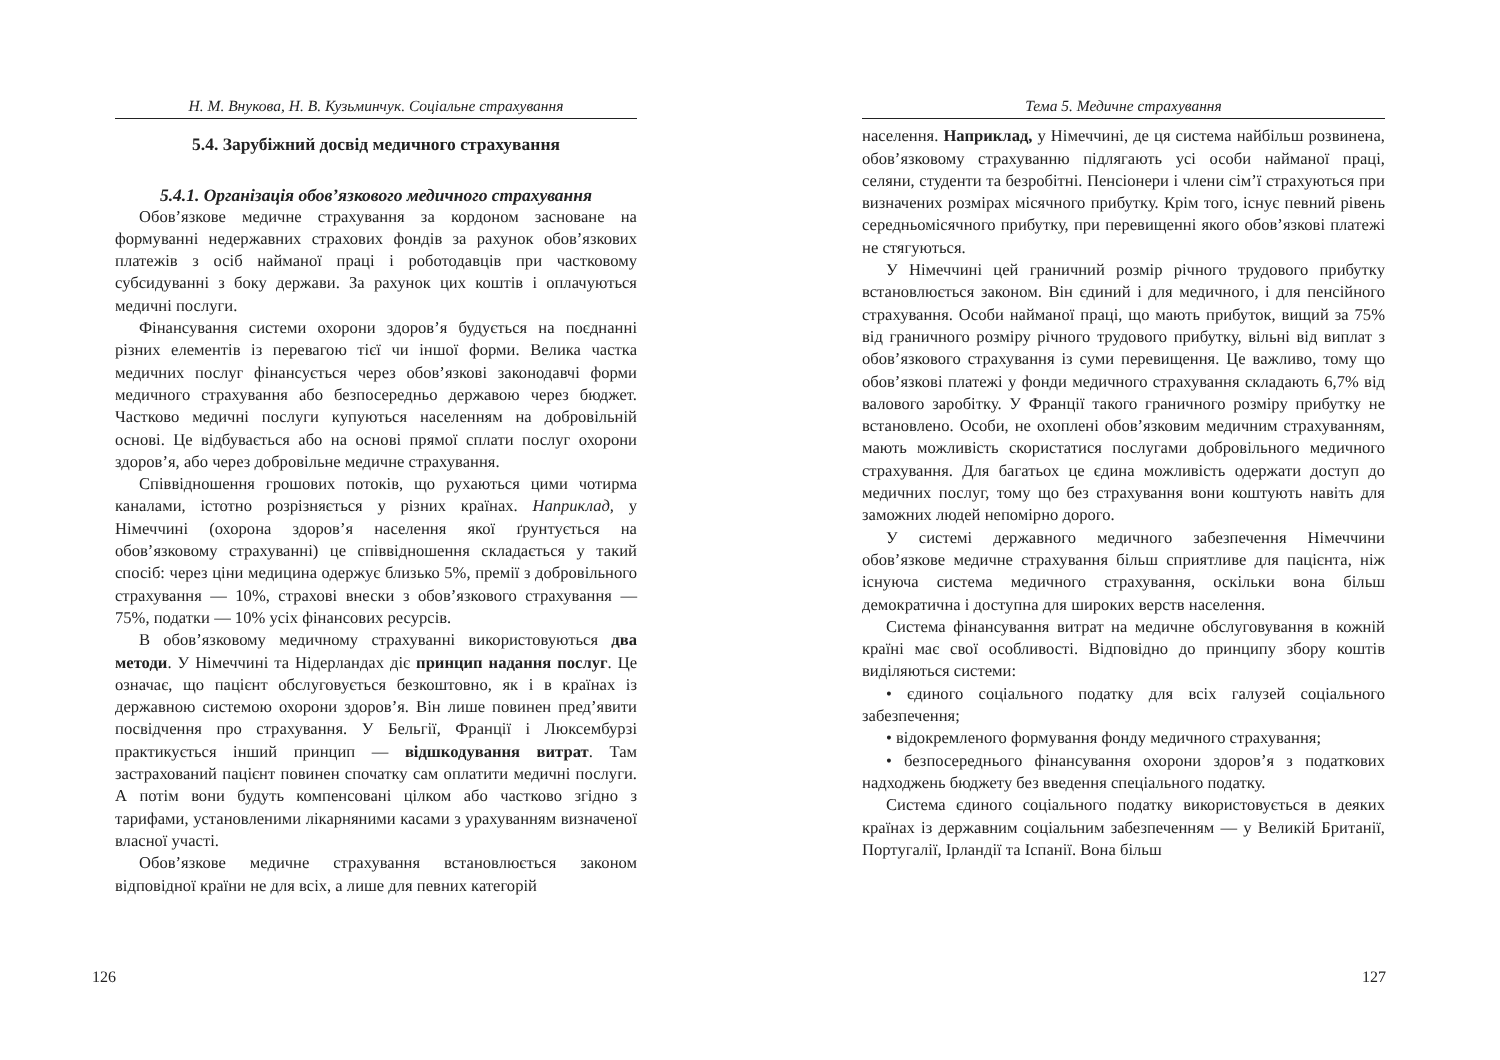Н. М. Внукова, Н. В. Кузьминчук. Соціальне страхування
5.4. Зарубіжний досвід медичного страхування
5.4.1. Організація обов’язкового медичного страхування
Обов’язкове медичне страхування за кордоном засноване на формуванні недержавних страхових фондів за рахунок обов’язкових платежів з осіб найманої праці і роботодавців при частковому субсидуванні з боку держави. За рахунок цих коштів і оплачуються медичні послуги.
Фінансування системи охорони здоров’я будується на поєднанні різних елементів із перевагою тієї чи іншої форми. Велика частка медичних послуг фінансується через обов’язкові законодавчі форми медичного страхування або безпосередньо державою через бюджет. Частково медичні послуги купуються населенням на добровільній основі. Це відбувається або на основі прямої сплати послуг охорони здоров’я, або через добровільне медичне страхування.
Співвідношення грошових потоків, що рухаються цими чотирма каналами, істотно розрізняється у різних країнах. Наприклад, у Німеччині (охорона здоров’я населення якої ґрунтується на обов’язковому страхуванні) це співвідношення складається у такий спосіб: через ціни медицина одержує близько 5%, премії з добровільного страхування — 10%, страхові внески з обов’язкового страхування — 75%, податки — 10% усіх фінансових ресурсів.
В обов’язковому медичному страхуванні використовуються два методи. У Німеччині та Нідерландах діє принцип надання послуг. Це означає, що пацієнт обслуговується безкоштовно, як і в країнах із державною системою охорони здоров’я. Він лише повинен пред’явити посвідчення про страхування. У Бельгії, Франції і Люксембурзі практикується інший принцип — відшкодування витрат. Там застрахований пацієнт повинен спочатку сам оплатити медичні послуги. А потім вони будуть компенсовані цілком або частково згідно з тарифами, установленими лікарняними касами з урахуванням визначеної власної участі.
Обов’язкове медичне страхування встановлюється законом відповідної країни не для всіх, а лише для певних категорій
126
Тема 5. Медичне страхування
населення. Наприклад, у Німеччині, де ця система найбільш розвинена, обов’язковому страхуванню підлягають усі особи найманої праці, селяни, студенти та безробітні. Пенсіонери і члени сім’ї страхуються при визначених розмірах місячного прибутку. Крім того, існує певний рівень середньомісячного прибутку, при перевищенні якого обов’язкові платежі не стягуються.
У Німеччині цей граничний розмір річного трудового прибутку встановлюється законом. Він єдиний і для медичного, і для пенсійного страхування. Особи найманої праці, що мають прибуток, вищий за 75% від граничного розміру річного трудового прибутку, вільні від виплат з обов’язкового страхування із суми перевищення. Це важливо, тому що обов’язкові платежі у фонди медичного страхування складають 6,7% від валового заробітку. У Франції такого граничного розміру прибутку не встановлено. Особи, не охоплені обов’язковим медичним страхуванням, мають можливість скористатися послугами добровільного медичного страхування. Для багатьох це єдина можливість одержати доступ до медичних послуг, тому що без страхування вони коштують навіть для заможних людей непомірно дорого.
У системі державного медичного забезпечення Німеччини обов’язкове медичне страхування більш сприятливе для пацієнта, ніж існуюча система медичного страхування, оскільки вона більш демократична і доступна для широких верств населення.
Система фінансування витрат на медичне обслуговування в кожній країні має свої особливості. Відповідно до принципу збору коштів виділяються системи:
• єдиного соціального податку для всіх галузей соціального забезпечення;
• відокремленого формування фонду медичного страхування;
• безпосереднього фінансування охорони здоров’я з податкових надходжень бюджету без введення спеціального податку.
Система єдиного соціального податку використовується в деяких країнах із державним соціальним забезпеченням — у Великій Британії, Португалії, Ірландії та Іспанії. Вона більш
127